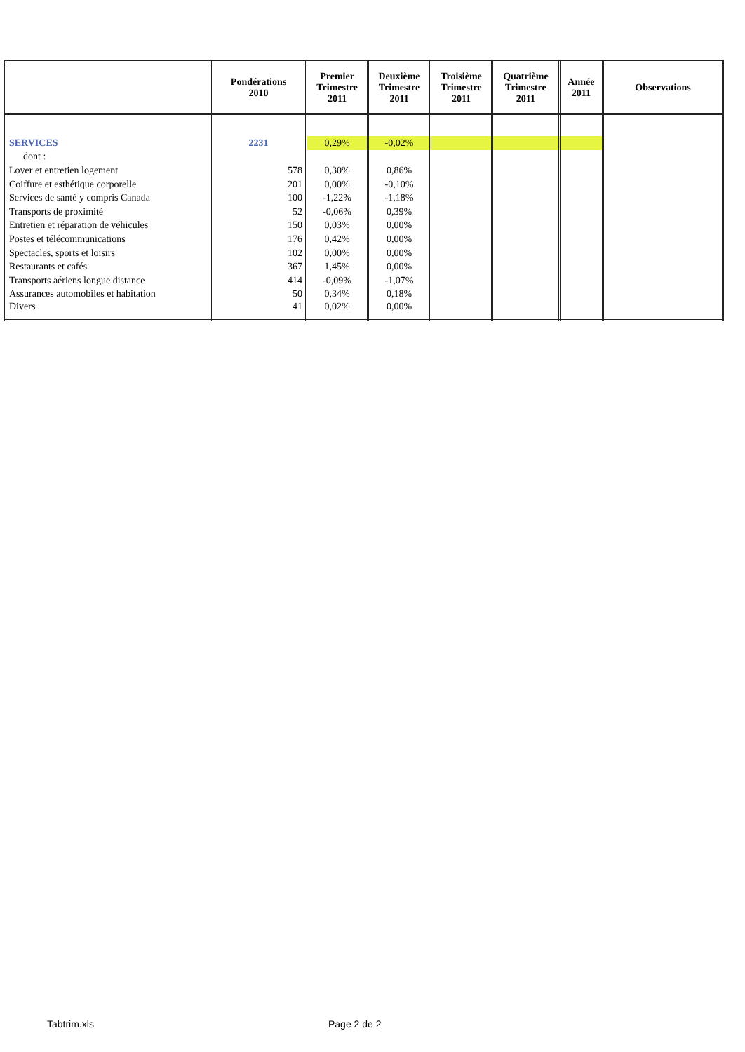| | Pondérations 2010 | Premier Trimestre 2011 | Deuxième Trimestre 2011 | Troisième Trimestre 2011 | Quatrième Trimestre 2011 | Année 2011 | Observations |
| --- | --- | --- | --- | --- | --- | --- | --- |
| SERVICES | 2231 | 0,29% | -0,02% | | | | |
| dont : | | | | | | | |
| Loyer et entretien logement | 578 | 0,30% | 0,86% | | | | |
| Coiffure et esthétique corporelle | 201 | 0,00% | -0,10% | | | | |
| Services de santé y compris Canada | 100 | -1,22% | -1,18% | | | | |
| Transports de proximité | 52 | -0,06% | 0,39% | | | | |
| Entretien et réparation de véhicules | 150 | 0,03% | 0,00% | | | | |
| Postes et télécommunications | 176 | 0,42% | 0,00% | | | | |
| Spectacles, sports et loisirs | 102 | 0,00% | 0,00% | | | | |
| Restaurants et cafés | 367 | 1,45% | 0,00% | | | | |
| Transports aériens longue distance | 414 | -0,09% | -1,07% | | | | |
| Assurances automobiles et habitation | 50 | 0,34% | 0,18% | | | | |
| Divers | 41 | 0,02% | 0,00% | | | | |
Tabtrim.xls Page 2 de 2